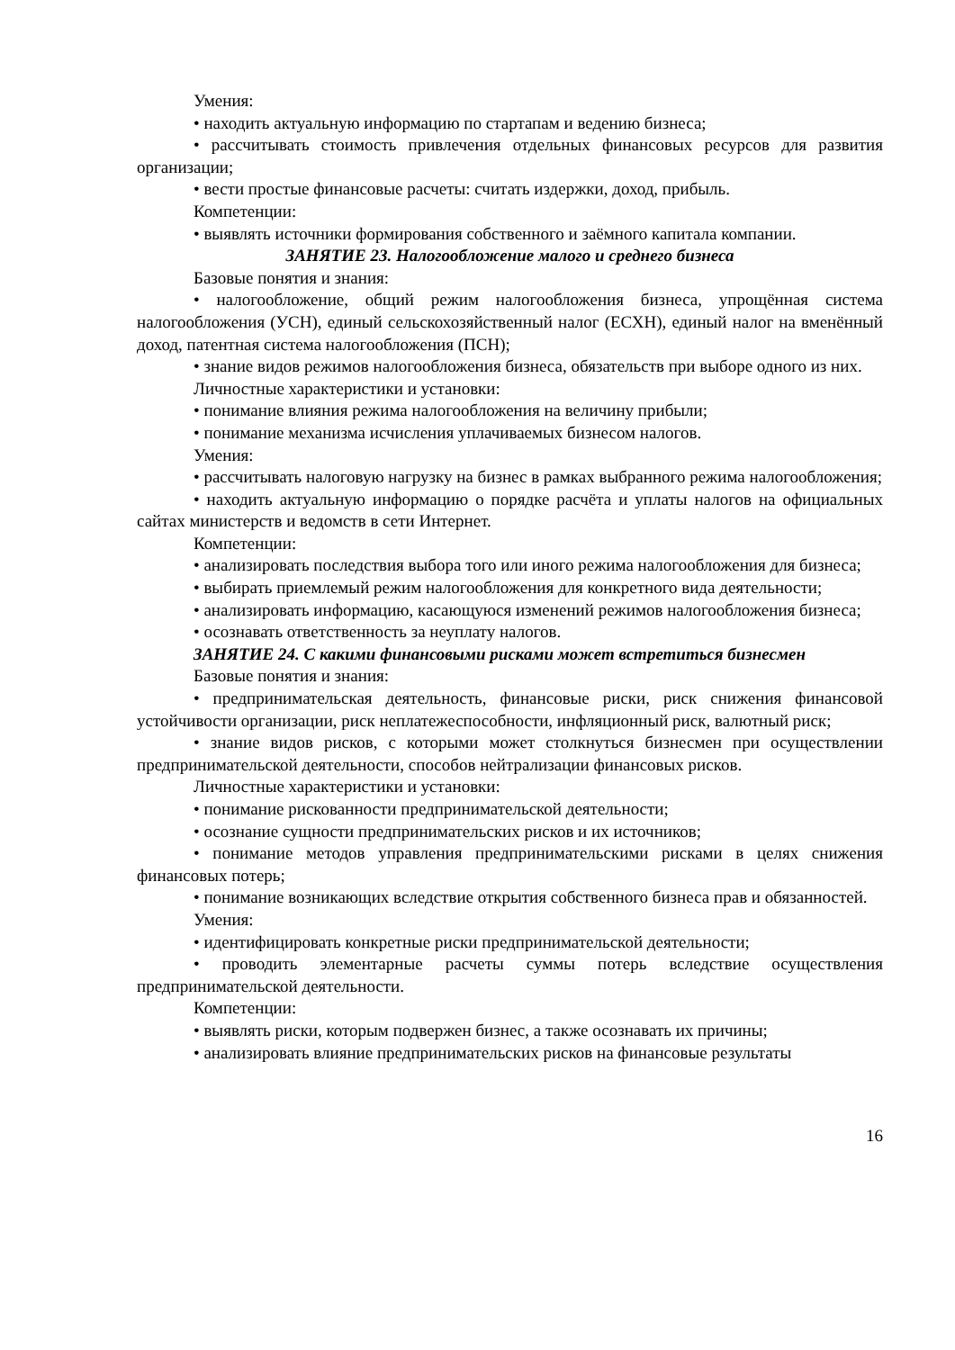Умения:
• находить актуальную информацию по стартапам и ведению бизнеса;
• рассчитывать стоимость привлечения отдельных финансовых ресурсов для развития организации;
• вести простые финансовые расчеты: считать издержки, доход, прибыль.
Компетенции:
• выявлять источники формирования собственного и заёмного капитала компании.
ЗАНЯТИЕ 23. Налогообложение малого и среднего бизнеса
Базовые понятия и знания:
• налогообложение, общий режим налогообложения бизнеса, упрощённая система налогообложения (УСН), единый сельскохозяйственный налог (ЕСХН), единый налог на вменённый доход, патентная система налогообложения (ПСН);
• знание видов режимов налогообложения бизнеса, обязательств при выборе одного из них.
Личностные характеристики и установки:
• понимание влияния режима налогообложения на величину прибыли;
• понимание механизма исчисления уплачиваемых бизнесом налогов.
Умения:
• рассчитывать налоговую нагрузку на бизнес в рамках выбранного режима налогообложения;
• находить актуальную информацию о порядке расчёта и уплаты налогов на официальных сайтах министерств и ведомств в сети Интернет.
Компетенции:
• анализировать последствия выбора того или иного режима налогообложения для бизнеса;
• выбирать приемлемый режим налогообложения для конкретного вида деятельности;
• анализировать информацию, касающуюся изменений режимов налогообложения бизнеса;
• осознавать ответственность за неуплату налогов.
ЗАНЯТИЕ 24. С какими финансовыми рисками может встретиться бизнесмен
Базовые понятия и знания:
• предпринимательская деятельность, финансовые риски, риск снижения финансовой устойчивости организации, риск неплатежеспособности, инфляционный риск, валютный риск;
• знание видов рисков, с которыми может столкнуться бизнесмен при осуществлении предпринимательской деятельности, способов нейтрализации финансовых рисков.
Личностные характеристики и установки:
• понимание рискованности предпринимательской деятельности;
• осознание сущности предпринимательских рисков и их источников;
• понимание методов управления предпринимательскими рисками в целях снижения финансовых потерь;
• понимание возникающих вследствие открытия собственного бизнеса прав и обязанностей.
Умения:
• идентифицировать конкретные риски предпринимательской деятельности;
• проводить элементарные расчеты суммы потерь вследствие осуществления предпринимательской деятельности.
Компетенции:
• выявлять риски, которым подвержен бизнес, а также осознавать их причины;
• анализировать влияние предпринимательских рисков на финансовые результаты
16